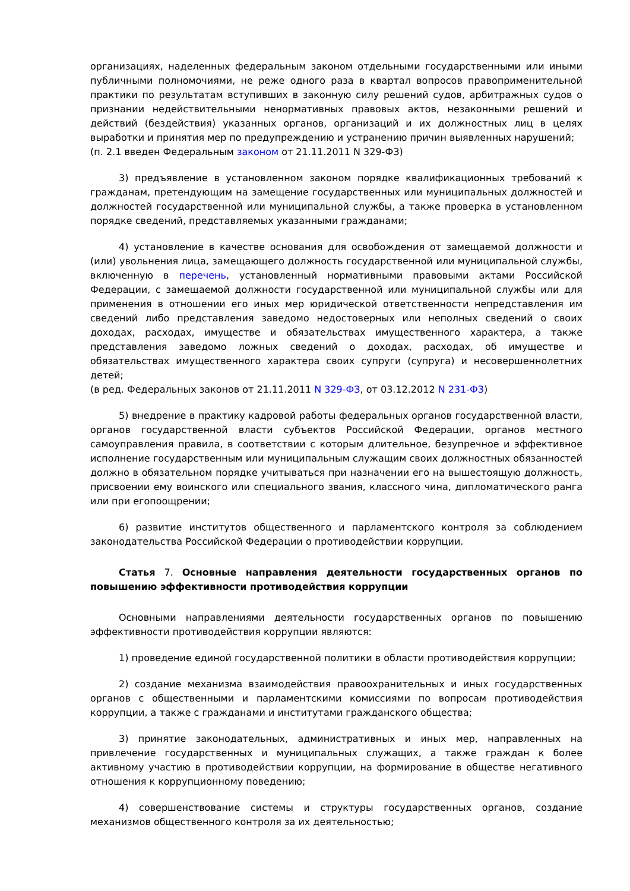организациях, наделенных федеральным законом отдельными государственными или иными публичными полномочиями, не реже одного раза в квартал вопросов правоприменительной практики по результатам вступивших в законную силу решений судов, арбитражных судов о признании недействительными ненормативных правовых актов, незаконными решений и действий (бездействия) указанных органов, организаций и их должностных лиц в целях выработки и принятия мер по предупреждению и устранению причин выявленных нарушений;
(п. 2.1 введен Федеральным законом от 21.11.2011 N 329-ФЗ)
3) предъявление в установленном законом порядке квалификационных требований к гражданам, претендующим на замещение государственных или муниципальных должностей и должностей государственной или муниципальной службы, а также проверка в установленном порядке сведений, представляемых указанными гражданами;
4) установление в качестве основания для освобождения от замещаемой должности и (или) увольнения лица, замещающего должность государственной или муниципальной службы, включенную в перечень, установленный нормативными правовыми актами Российской Федерации, с замещаемой должности государственной или муниципальной службы или для применения в отношении его иных мер юридической ответственности непредставления им сведений либо представления заведомо недостоверных или неполных сведений о своих доходах, расходах, имуществе и обязательствах имущественного характера, а также представления заведомо ложных сведений о доходах, расходах, об имуществе и обязательствах имущественного характера своих супруги (супруга) и несовершеннолетних детей;
(в ред. Федеральных законов от 21.11.2011 N 329-ФЗ, от 03.12.2012 N 231-ФЗ)
5) внедрение в практику кадровой работы федеральных органов государственной власти, органов государственной власти субъектов Российской Федерации, органов местного самоуправления правила, в соответствии с которым длительное, безупречное и эффективное исполнение государственным или муниципальным служащим своих должностных обязанностей должно в обязательном порядке учитываться при назначении его на вышестоящую должность, присвоении ему воинского или специального звания, классного чина, дипломатического ранга или при егопоощрении;
6) развитие институтов общественного и парламентского контроля за соблюдением законодательства Российской Федерации о противодействии коррупции.
Статья 7. Основные направления деятельности государственных органов по повышению эффективности противодействия коррупции
Основными направлениями деятельности государственных органов по повышению эффективности противодействия коррупции являются:
1) проведение единой государственной политики в области противодействия коррупции;
2) создание механизма взаимодействия правоохранительных и иных государственных органов с общественными и парламентскими комиссиями по вопросам противодействия коррупции, а также с гражданами и институтами гражданского общества;
3) принятие законодательных, административных и иных мер, направленных на привлечение государственных и муниципальных служащих, а также граждан к более активному участию в противодействии коррупции, на формирование в обществе негативного отношения к коррупционному поведению;
4) совершенствование системы и структуры государственных органов, создание механизмов общественного контроля за их деятельностью;